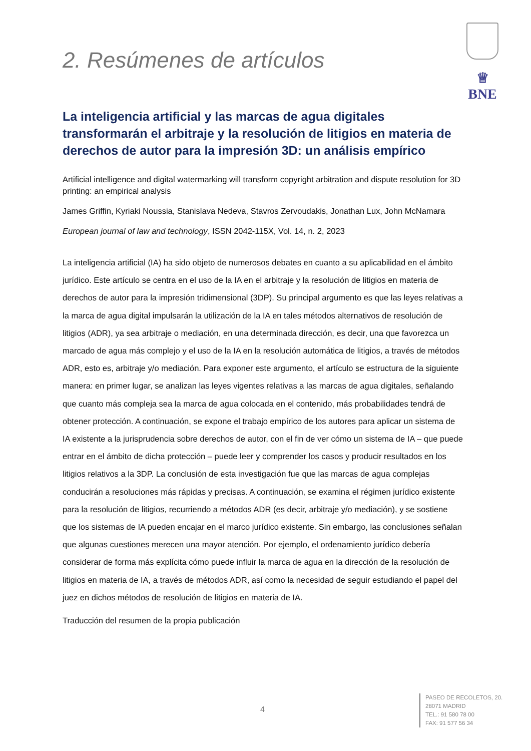♕
BNE
2. Resúmenes de artículos
La inteligencia artificial y las marcas de agua digitales transformarán el arbitraje y la resolución de litigios en materia de derechos de autor para la impresión 3D: un análisis empírico
Artificial intelligence and digital watermarking will transform copyright arbitration and dispute resolution for 3D printing: an empirical analysis
James Griffin, Kyriaki Noussia, Stanislava Nedeva, Stavros Zervoudakis, Jonathan Lux, John McNamara
European journal of law and technology, ISSN 2042-115X, Vol. 14, n. 2, 2023
La inteligencia artificial (IA) ha sido objeto de numerosos debates en cuanto a su aplicabilidad en el ámbito jurídico. Este artículo se centra en el uso de la IA en el arbitraje y la resolución de litigios en materia de derechos de autor para la impresión tridimensional (3DP). Su principal argumento es que las leyes relativas a la marca de agua digital impulsarán la utilización de la IA en tales métodos alternativos de resolución de litigios (ADR), ya sea arbitraje o mediación, en una determinada dirección, es decir, una que favorezca un marcado de agua más complejo y el uso de la IA en la resolución automática de litigios, a través de métodos ADR, esto es, arbitraje y/o mediación. Para exponer este argumento, el artículo se estructura de la siguiente manera: en primer lugar, se analizan las leyes vigentes relativas a las marcas de agua digitales, señalando que cuanto más compleja sea la marca de agua colocada en el contenido, más probabilidades tendrá de obtener protección. A continuación, se expone el trabajo empírico de los autores para aplicar un sistema de IA existente a la jurisprudencia sobre derechos de autor, con el fin de ver cómo un sistema de IA – que puede entrar en el ámbito de dicha protección – puede leer y comprender los casos y producir resultados en los litigios relativos a la 3DP. La conclusión de esta investigación fue que las marcas de agua complejas conducirán a resoluciones más rápidas y precisas. A continuación, se examina el régimen jurídico existente para la resolución de litigios, recurriendo a métodos ADR (es decir, arbitraje y/o mediación), y se sostiene que los sistemas de IA pueden encajar en el marco jurídico existente. Sin embargo, las conclusiones señalan que algunas cuestiones merecen una mayor atención. Por ejemplo, el ordenamiento jurídico debería considerar de forma más explícita cómo puede influir la marca de agua en la dirección de la resolución de litigios en materia de IA, a través de métodos ADR, así como la necesidad de seguir estudiando el papel del juez en dichos métodos de resolución de litigios en materia de IA.
Traducción del resumen de la propia publicación
4
PASEO DE RECOLETOS, 20.
28071 MADRID
TEL.: 91 580 78 00
FAX: 91 577 56 34